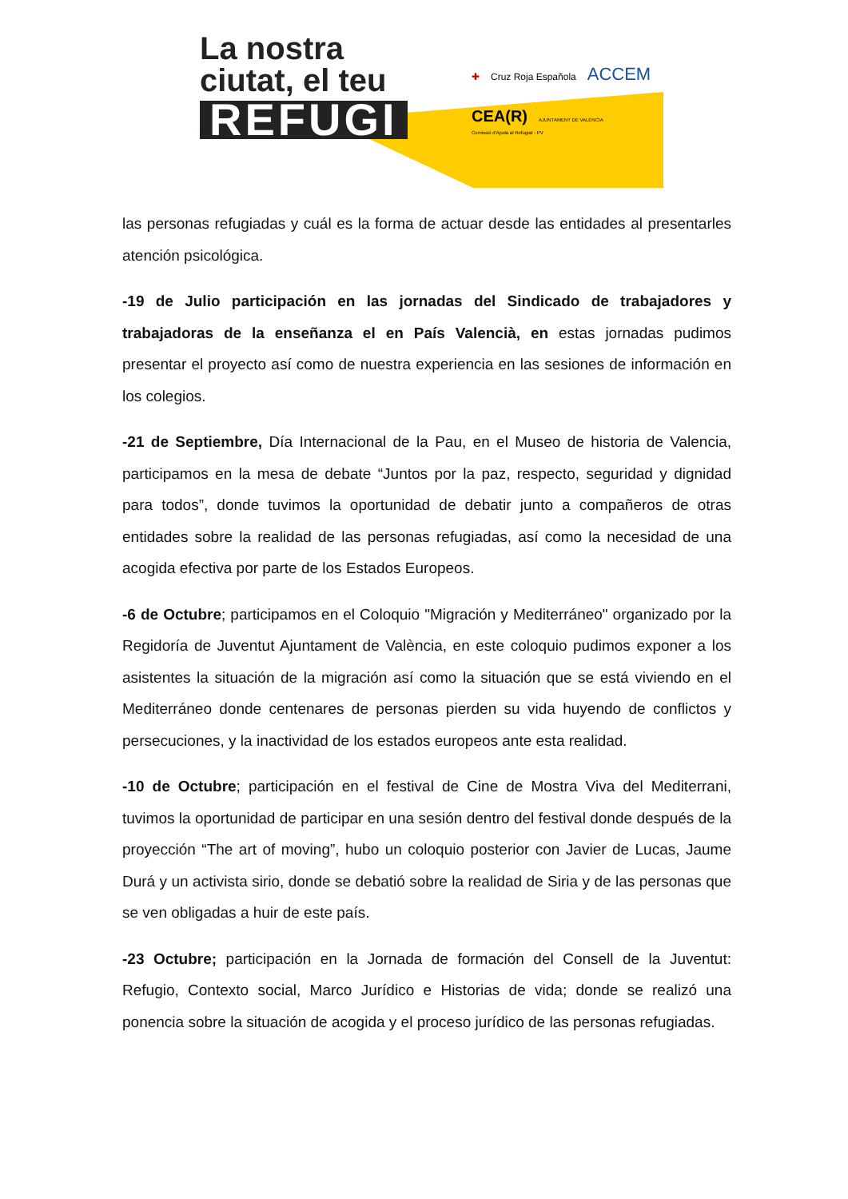La nostra ciutat, el teu
REFUGI
✚ Cruz Roja Española ACCEM
CEA(R) AJUNTAMENT DE VALÈNCIA
Comissió d'Ajuda al Refugiat - PV
las personas refugiadas y cuál es la forma de actuar desde las entidades al presentarles atención psicológica.
-19 de Julio participación en las jornadas del Sindicado de trabajadores y trabajadoras de la enseñanza el en País Valencià, en estas jornadas pudimos presentar el proyecto así como de nuestra experiencia en las sesiones de información en los colegios.
-21 de Septiembre, Día Internacional de la Pau, en el Museo de historia de Valencia, participamos en la mesa de debate “Juntos por la paz, respecto, seguridad y dignidad para todos”, donde tuvimos la oportunidad de debatir junto a compañeros de otras entidades sobre la realidad de las personas refugiadas, así como la necesidad de una acogida efectiva por parte de los Estados Europeos.
-6 de Octubre; participamos en el Coloquio "Migración y Mediterráneo" organizado por la Regidoría de Juventut Ajuntament de València, en este coloquio pudimos exponer a los asistentes la situación de la migración así como la situación que se está viviendo en el Mediterráneo donde centenares de personas pierden su vida huyendo de conflictos y persecuciones, y la inactividad de los estados europeos ante esta realidad.
-10 de Octubre; participación en el festival de Cine de Mostra Viva del Mediterrani, tuvimos la oportunidad de participar en una sesión dentro del festival donde después de la proyección “The art of moving”, hubo un coloquio posterior con Javier de Lucas, Jaume Durá y un activista sirio, donde se debatió sobre la realidad de Siria y de las personas que se ven obligadas a huir de este país.
-23 Octubre; participación en la Jornada de formación del Consell de la Juventut: Refugio, Contexto social, Marco Jurídico e Historias de vida; donde se realizó una ponencia sobre la situación de acogida y el proceso jurídico de las personas refugiadas.